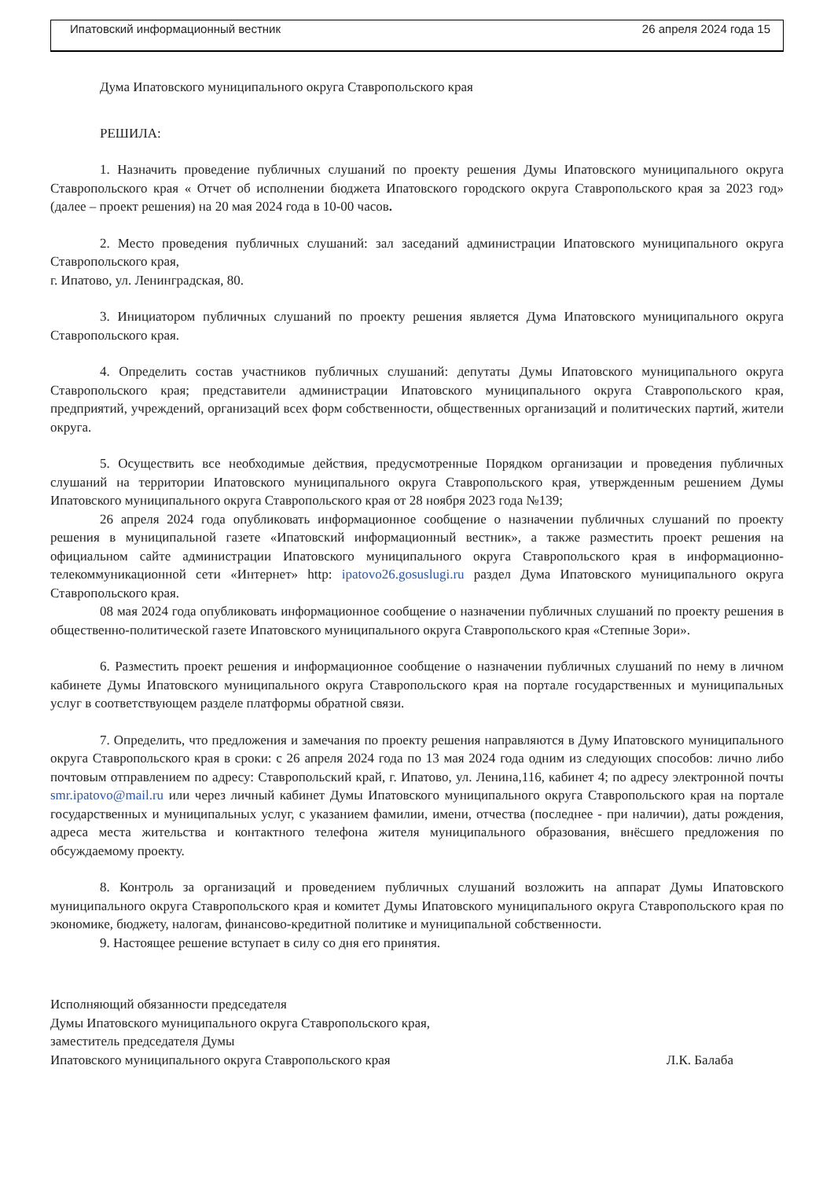Ипатовский информационный вестник 26 апреля 2024 года 15
Дума Ипатовского муниципального округа Ставропольского края
РЕШИЛА:
1. Назначить проведение публичных слушаний по проекту решения Думы Ипатовского муниципального округа Ставропольского края « Отчет об исполнении бюджета Ипатовского городского округа Ставропольского края за 2023 год» (далее – проект решения) на 20 мая 2024 года в 10-00 часов.
2. Место проведения публичных слушаний: зал заседаний администрации Ипатовского муниципального округа Ставропольского края,
г. Ипатово, ул. Ленинградская, 80.
3. Инициатором публичных слушаний по проекту решения является Дума Ипатовского муниципального округа Ставропольского края.
4. Определить состав участников публичных слушаний: депутаты Думы Ипатовского муниципального округа Ставропольского края; представители администрации Ипатовского муниципального округа Ставропольского края, предприятий, учреждений, организаций всех форм собственности, общественных организаций и политических партий, жители округа.
5. Осуществить все необходимые действия, предусмотренные Порядком организации и проведения публичных слушаний на территории Ипатовского муниципального округа Ставропольского края, утвержденным решением Думы Ипатовского муниципального округа Ставропольского края от 28 ноября 2023 года №139;
26 апреля 2024 года опубликовать информационное сообщение о назначении публичных слушаний по проекту решения в муниципальной газете «Ипатовский информационный вестник», а также разместить проект решения на официальном сайте администрации Ипатовского муниципального округа Ставропольского края в информационно-телекоммуникационной сети «Интернет» http: ipatovo26.gosuslugi.ru раздел Дума Ипатовского муниципального округа Ставропольского края.
08 мая 2024 года опубликовать информационное сообщение о назначении публичных слушаний по проекту решения в общественно-политической газете Ипатовского муниципального округа Ставропольского края «Степные Зори».
6. Разместить проект решения и информационное сообщение о назначении публичных слушаний по нему в личном кабинете Думы Ипатовского муниципального округа Ставропольского края на портале государственных и муниципальных услуг в соответствующем разделе платформы обратной связи.
7. Определить, что предложения и замечания по проекту решения направляются в Думу Ипатовского муниципального округа Ставропольского края в сроки: с 26 апреля 2024 года по 13 мая 2024 года одним из следующих способов: лично либо почтовым отправлением по адресу: Ставропольский край, г. Ипатово, ул. Ленина,116, кабинет 4; по адресу электронной почты smr.ipatovo@mail.ru или через личный кабинет Думы Ипатовского муниципального округа Ставропольского края на портале государственных и муниципальных услуг, с указанием фамилии, имени, отчества (последнее - при наличии), даты рождения, адреса места жительства и контактного телефона жителя муниципального образования, внёсшего предложения по обсуждаемому проекту.
8. Контроль за организаций и проведением публичных слушаний возложить на аппарат Думы Ипатовского муниципального округа Ставропольского края и комитет Думы Ипатовского муниципального округа Ставропольского края по экономике, бюджету, налогам, финансово-кредитной политике и муниципальной собственности.
9. Настоящее решение вступает в силу со дня его принятия.
Исполняющий обязанности председателя
Думы Ипатовского муниципального округа Ставропольского края,
заместитель председателя Думы
Ипатовского муниципального округа Ставропольского края Л.К. Балаба